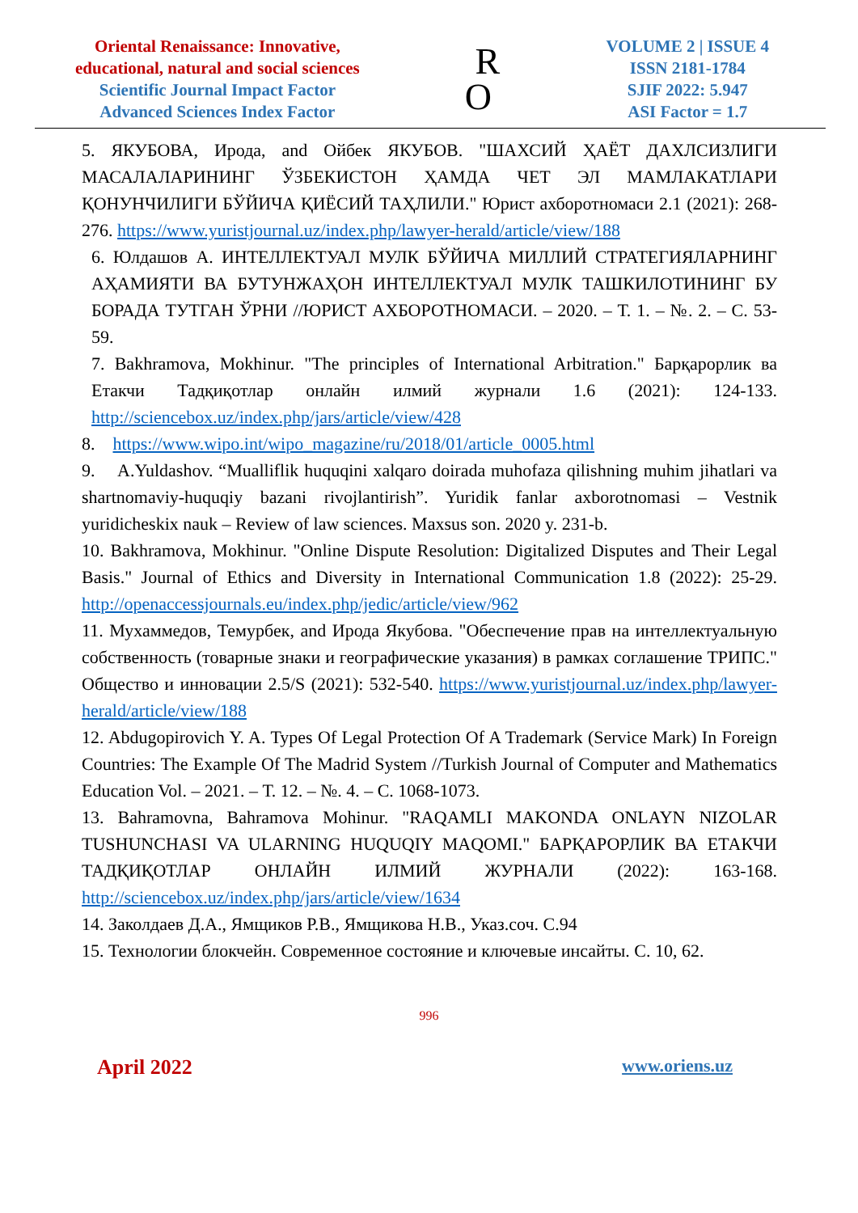Oriental Renaissance: Innovative,
educational, natural and social sciences
Scientific Journal Impact Factor
Advanced Sciences Index Factor
R
O
VOLUME 2 | ISSUE 4
ISSN 2181-1784
SJIF 2022: 5.947
ASI Factor = 1.7
5. ЯКУБОВА, Ирода, and Ойбек ЯКУБОВ. "ШАХСИЙ ҲАЁТ ДАХЛСИЗЛИГИ МАСАЛАЛАРИНИНГ ЎЗБЕКИСТОН ҲАМДА ЧЕТ ЭЛ МАМЛАКАТЛАРИ ҚОНУНЧИЛИГИ БЎЙИЧА ҚИЁСИЙ ТАҲЛИЛИ." Юрист ахборотномаси 2.1 (2021): 268-276. https://www.yuristjournal.uz/index.php/lawyer-herald/article/view/188
6. Юлдашов А. ИНТЕЛЛЕКТУАЛ МУЛК БЎЙИЧА МИЛЛИЙ СТРАТЕГИЯЛАРНИНГ АҲАМИЯТИ ВА БУТУНЖАҲОН ИНТЕЛЛЕКТУАЛ МУЛК ТАШКИЛОТИНИНГ БУ БОРАДА ТУТГАН ЎРНИ //ЮРИСТ АХБОРОТНОМАСИ. – 2020. – Т. 1. – №. 2. – С. 53-59.
7. Bakhramova, Mokhinur. "The principles of International Arbitration." Барқарорлик ва Етакчи Тадқиқотлар онлайн илмий журнали 1.6 (2021): 124-133. http://sciencebox.uz/index.php/jars/article/view/428
8. https://www.wipo.int/wipo_magazine/ru/2018/01/article_0005.html
9. A.Yuldashov. “Mualliflik huquqini xalqaro doirada muhofaza qilishning muhim jihatlari va shartnomaviy-huquqiy bazani rivojlantirish”. Yuridik fanlar axborotnomasi – Vestnik yuridicheskix nauk – Review of law sciences. Maxsus son. 2020 y. 231-b.
10. Bakhramova, Mokhinur. "Online Dispute Resolution: Digitalized Disputes and Their Legal Basis." Journal of Ethics and Diversity in International Communication 1.8 (2022): 25-29. http://openaccessjournals.eu/index.php/jedic/article/view/962
11. Мухаммедов, Темурбек, and Ирода Якубова. "Обеспечение прав на интеллектуальную собственность (товарные знаки и географические указания) в рамках соглашение ТРИПС." Общество и инновации 2.5/S (2021): 532-540. https://www.yuristjournal.uz/index.php/lawyer-herald/article/view/188
12. Abdugopirovich Y. A. Types Of Legal Protection Of A Trademark (Service Mark) In Foreign Countries: The Example Of The Madrid System //Turkish Journal of Computer and Mathematics Education Vol. – 2021. – Т. 12. – №. 4. – С. 1068-1073.
13. Bahramovna, Bahramova Mohinur. "RAQAMLI MAKONDA ONLAYN NIZOLAR TUSHUNCHASI VA ULARNING HUQUQIY MAQOMI." БАРҚАРОРЛИК ВА ЕТАКЧИ ТАДҚИҚОТЛАР ОНЛАЙН ИЛМИЙ ЖУРНАЛИ (2022): 163-168. http://sciencebox.uz/index.php/jars/article/view/1634
14. Заколдаев Д.А., Ямщиков Р.В., Ямщикова Н.В., Указ.соч. С.94
15. Технологии блокчейн. Современное состояние и ключевые инсайты. С. 10, 62.
996
April 2022 www.oriens.uz